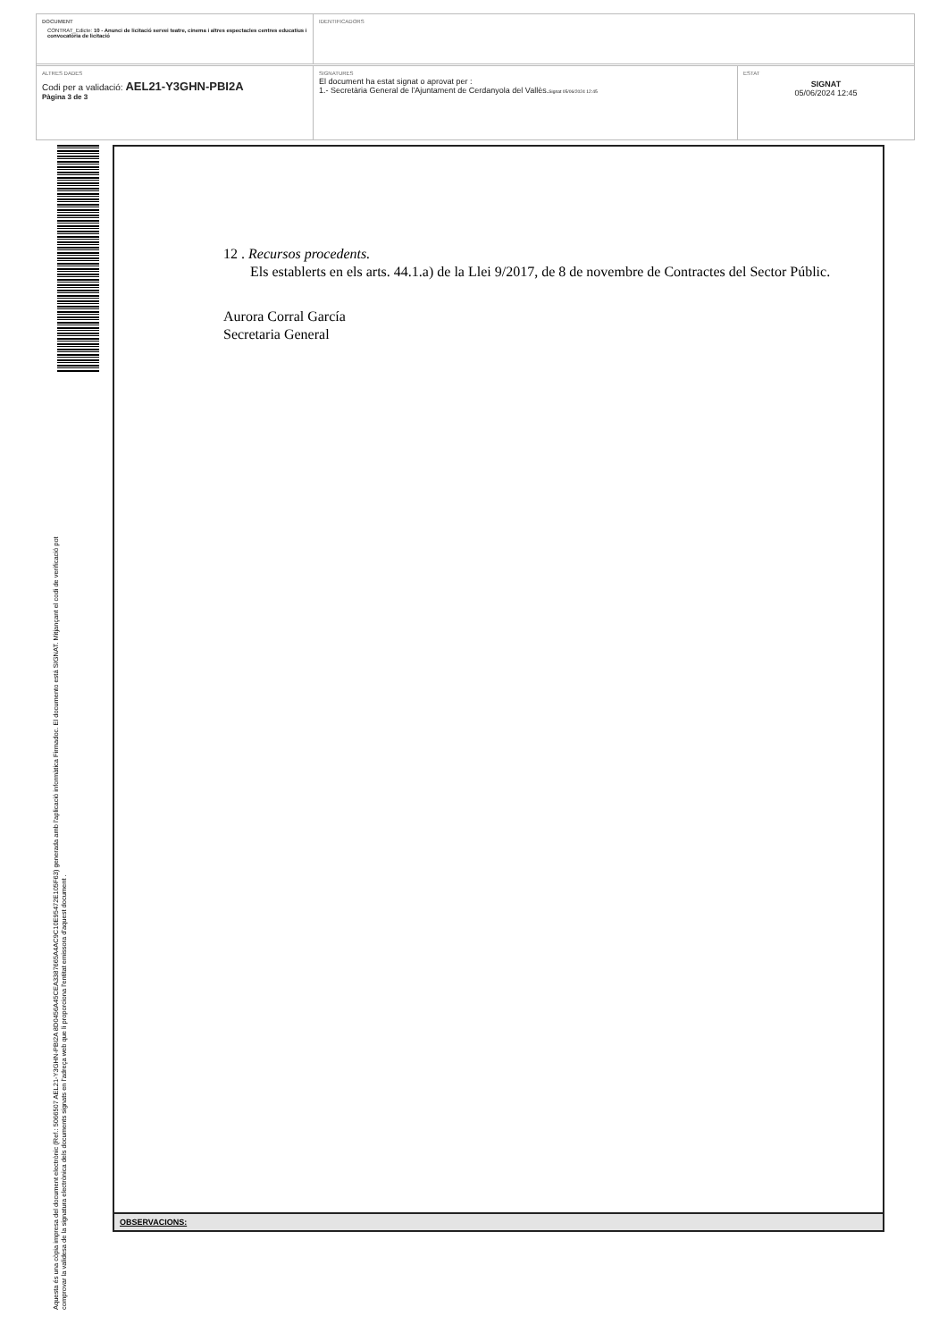DOCUMENT
CONTRAT_Edicte: 10 - Anunci de licitació servei teatre, cinema i altres espectacles centres educatius i convocatòria de licitació
IDENTIFICADORS
ALTRES DADES
Codi per a validació: AEL21-Y3GHN-PBI2A
Pàgina 3 de 3
SIGNATURES
El document ha estat signat o aprovat per :
1.- Secretària General de l'Ajuntament de Cerdanyola del Vallès.Signat 05/06/2024 12:45
ESTAT
SIGNAT
05/06/2024 12:45
Aquesta és una còpia impresa del document electrònic (Ref.: 5066507 AEL21-Y3GHN-PBI2A 8D0456A45CEA3387665A4AC9C10E95472E105F63) generada amb l'aplicació informàtica Firmadoc. El documento está SIGNAT. Mitjançant el codi de verificació pot
comprovar la validesa de la signatura electrònica dels documents signats en l'adreça web que li proporciona l'entitat emissora d'aquest document .
12 . Recursos procedents.
Els establerts en els arts. 44.1.a) de la Llei 9/2017, de 8 de novembre de Contractes del Sector Públic.
Aurora Corral García
Secretaria General
OBSERVACIONS: